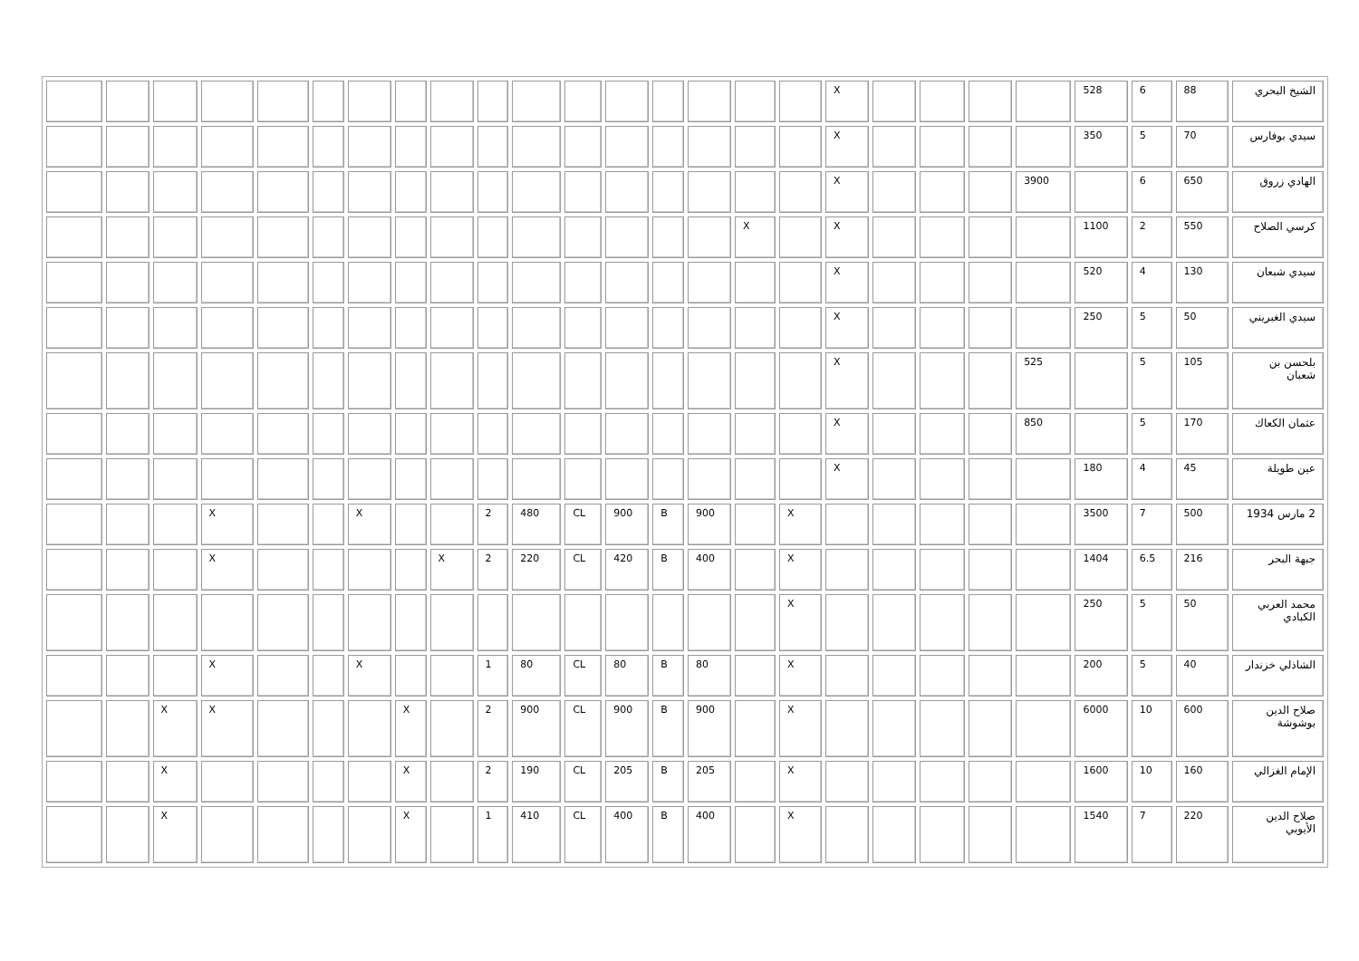| الشيخ البحري | 88 | 6 | 528 | | | | | X | | | | | | | | | | | | | | | | | |
| سيدي بوفارس | 70 | 5 | 350 | | | | | X | | | | | | | | | | | | | | | | | |
| الهادي زروق | 650 | 6 | | 3900 | | | | X | | | | | | | | | | | | | | | | | |
| كرسي الصلاح | 550 | 2 | 1100 | | | | | X | | X | | | | | | | | | | | | | | | |
| سيدي شبعان | 130 | 4 | 520 | | | | | X | | | | | | | | | | | | | | | | | |
| سيدي الغبريني | 50 | 5 | 250 | | | | | X | | | | | | | | | | | | | | | | | |
| بلحسن بن شعبان | 105 | 5 | | 525 | | | | X | | | | | | | | | | | | | | | | | |
| عثمان الكعاك | 170 | 5 | | 850 | | | | X | | | | | | | | | | | | | | | | | |
| عين طويلة | 45 | 4 | 180 | | | | | X | | | | | | | | | | | | | | | | | |
| 2 مارس 1934 | 500 | 7 | 3500 | | | | | | X | | 900 | B | 900 | CL | 480 | 2 | | | X | | | X | | | |
| جبهة البحر | 216 | 6.5 | 1404 | | | | | | X | | 400 | B | 420 | CL | 220 | 2 | X | | | | | X | | | |
| محمد العربي الكبادي | 50 | 5 | 250 | | | | | | X | | | | | | | | | | | | | | | | |
| الشاذلي خزندار | 40 | 5 | 200 | | | | | | X | | 80 | B | 80 | CL | 80 | 1 | | | X | | | X | | | |
| صلاح الدين بوشوشة | 600 | 10 | 6000 | | | | | | X | | 900 | B | 900 | CL | 900 | 2 | | X | | | | X | X | | |
| الإمام الغزالي | 160 | 10 | 1600 | | | | | | X | | 205 | B | 205 | CL | 190 | 2 | | X | | | | | X | | |
| صلاح الدين الأيوبي | 220 | 7 | 1540 | | | | | | X | | 400 | B | 400 | CL | 410 | 1 | | X | | | | | X | | |